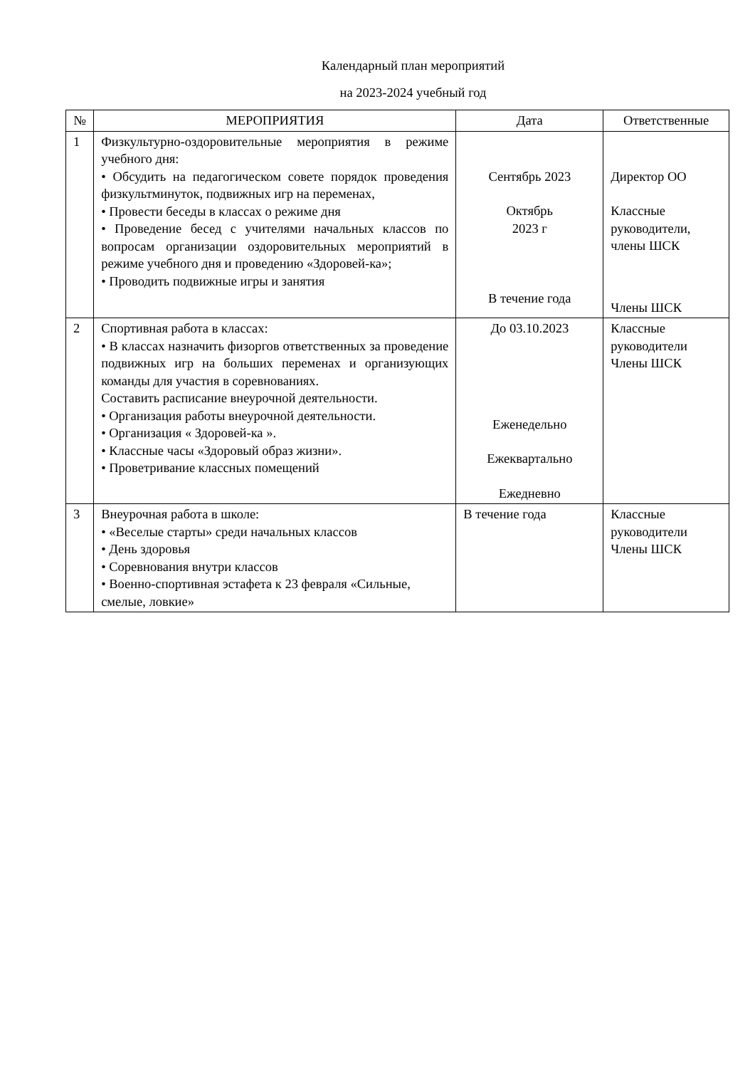Календарный план мероприятий
на 2023-2024 учебный год
| № | МЕРОПРИЯТИЯ | Дата | Ответственные |
| --- | --- | --- | --- |
| 1 | Физкультурно-оздоровительные мероприятия в режиме учебного дня: • Обсудить на педагогическом совете порядок проведения физкультминуток, подвижных игр на переменах, • Провести беседы в классах о режиме дня • Проведение бесед с учителями начальных классов по вопросам организации оздоровительных мероприятий в режиме учебного дня и проведению «Здоровей-ка»; • Проводить подвижные игры и занятия | Сентябрь 2023 Октябрь 2023 г В течение года | Директор ОО Классные руководители, члены ШСК Члены ШСК |
| 2 | Спортивная работа в классах: • В классах назначить физоргов ответственных за проведение подвижных игр на больших переменах и организующих команды для участия в соревнованиях. Составить расписание внеурочной деятельности. • Организация работы внеурочной деятельности. • Организация « Здоровей-ка ». • Классные часы «Здоровый образ жизни». • Проветривание классных помещений | До 03.10.2023 Еженедельно Ежеквартально Ежедневно | Классные руководители Члены ШСК |
| 3 | Внеурочная работа в школе: • «Веселые старты» среди начальных классов • День здоровья • Соревнования внутри классов • Военно-спортивная эстафета к 23 февраля «Сильные, смелые, ловкие» | В течение года | Классные руководители Члены ШСК |